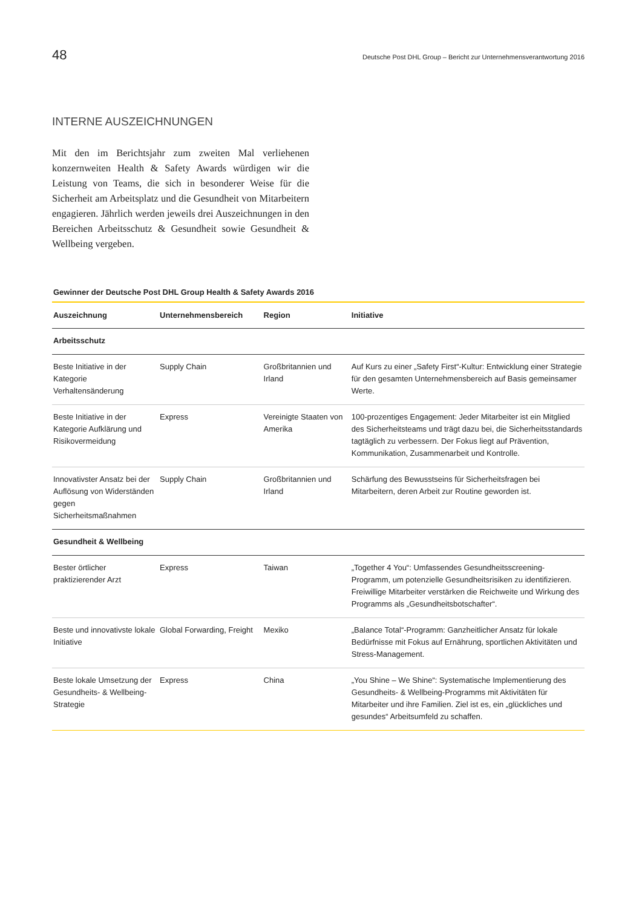48 Deutsche Post DHL Group – Bericht zur Unternehmensverantwortung 2016
INTERNE AUSZEICHNUNGEN
Mit den im Berichtsjahr zum zweiten Mal verliehenen konzernweiten Health & Safety Awards würdigen wir die Leistung von Teams, die sich in besonderer Weise für die Sicherheit am Arbeitsplatz und die Gesundheit von Mitarbeitern engagieren. Jährlich werden jeweils drei Auszeichnungen in den Bereichen Arbeitsschutz & Gesundheit sowie Gesundheit & Wellbeing vergeben.
Gewinner der Deutsche Post DHL Group Health & Safety Awards 2016
| Auszeichnung | Unternehmensbereich | Region | Initiative |
| --- | --- | --- | --- |
| Arbeitsschutz | | | |
| Beste Initiative in der Kategorie Verhaltensänderung | Supply Chain | Großbritannien und Irland | Auf Kurs zu einer „Safety First“-Kultur: Entwicklung einer Strategie für den gesamten Unternehmensbereich auf Basis gemeinsamer Werte. |
| Beste Initiative in der Kategorie Aufklärung und Risikovermeidung | Express | Vereinigte Staaten von Amerika | 100-prozentiges Engagement: Jeder Mitarbeiter ist ein Mitglied des Sicherheitsteams und trägt dazu bei, die Sicherheitsstandards tagtäglich zu verbessern. Der Fokus liegt auf Prävention, Kommunikation, Zusammenarbeit und Kontrolle. |
| Innovativster Ansatz bei der Auflösung von Widerständen gegen Sicherheitsmaßnahmen | Supply Chain | Großbritannien und Irland | Schärfung des Bewusstseins für Sicherheitsfragen bei Mitarbeitern, deren Arbeit zur Routine geworden ist. |
| Gesundheit & Wellbeing | | | |
| Bester örtlicher praktizierender Arzt | Express | Taiwan | „Together 4 You“: Umfassendes Gesundheitsscreening-Programm, um potenzielle Gesundheitsrisiken zu identifizieren. Freiwillige Mitarbeiter verstärken die Reichweite und Wirkung des Programms als „Gesundheitsbotschafter“. |
| Beste und innovativste lokale Initiative | Global Forwarding, Freight | Mexiko | „Balance Total“-Programm: Ganzheitlicher Ansatz für lokale Bedürfnisse mit Fokus auf Ernährung, sportlichen Aktivitäten und Stress-Management. |
| Beste lokale Umsetzung der Gesundheits- & Wellbeing-Strategie | Express | China | „You Shine – We Shine“: Systematische Implementierung des Gesundheits- & Wellbeing-Programms mit Aktivitäten für Mitarbeiter und ihre Familien. Ziel ist es, ein „glückliches und gesundes“ Arbeitsumfeld zu schaffen. |